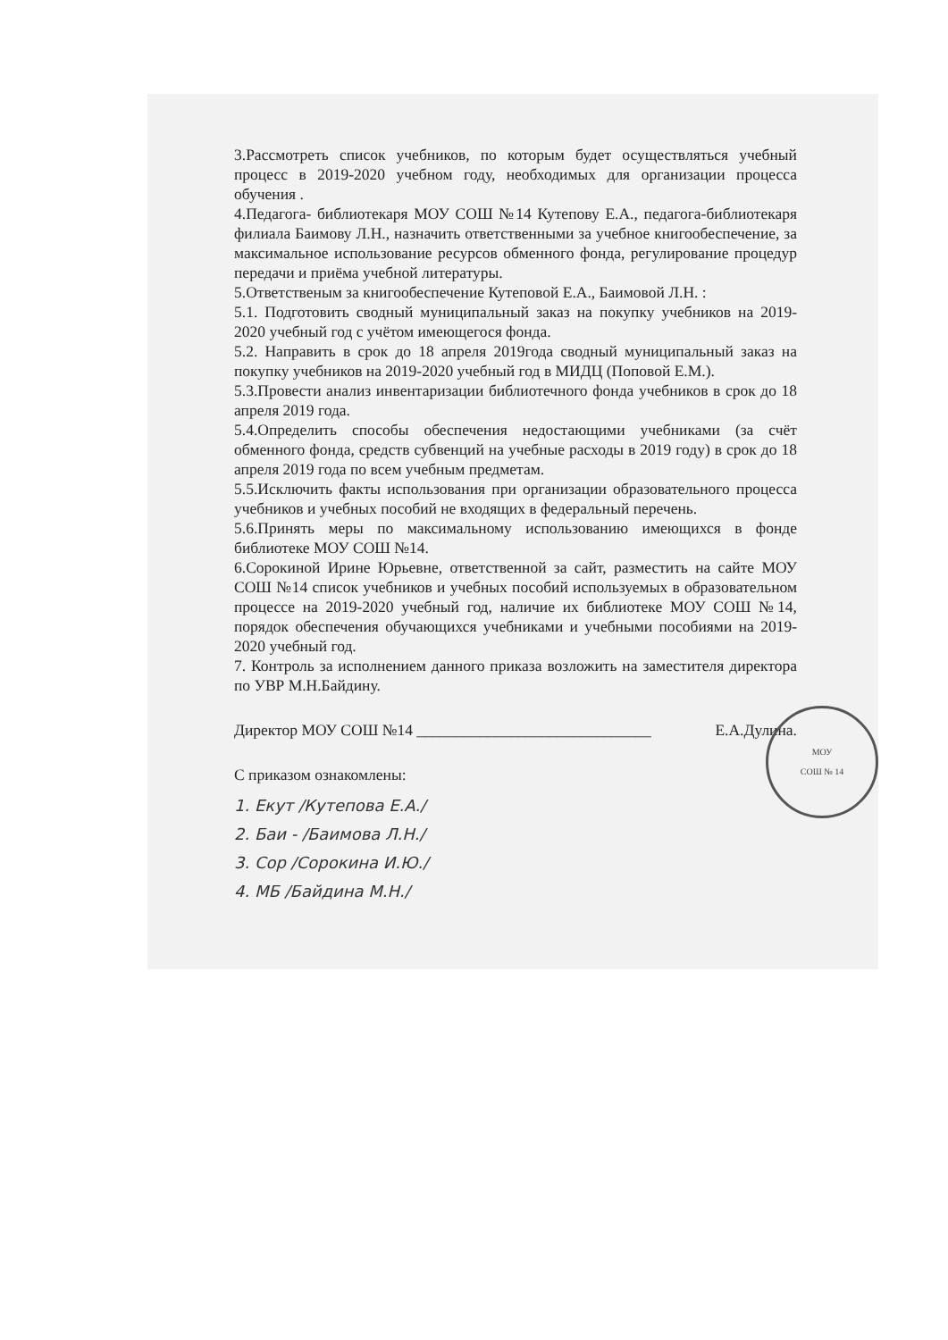3.Рассмотреть список учебников, по которым будет осуществляться учебный процесс в 2019-2020 учебном году, необходимых для организации процесса обучения .
4.Педагога- библиотекаря МОУ СОШ №14 Кутепову Е.А., педагога-библиотекаря филиала Баимову Л.Н., назначить ответственными за учебное книгообеспечение, за максимальное использование ресурсов обменного фонда, регулирование процедур передачи и приёма учебной литературы.
5.Ответственым за книгообеспечение Кутеповой Е.А., Баимовой Л.Н. :
5.1. Подготовить сводный муниципальный заказ на покупку учебников на 2019-2020 учебный год с учётом имеющегося фонда.
5.2. Направить в срок до 18 апреля 2019года сводный муниципальный заказ на покупку учебников на 2019-2020 учебный год в МИДЦ (Поповой Е.М.).
5.3.Провести анализ инвентаризации библиотечного фонда учебников в срок до 18 апреля 2019 года.
5.4.Определить способы обеспечения недостающими учебниками (за счёт обменного фонда, средств субвенций на учебные расходы в 2019 году) в срок до 18 апреля 2019 года по всем учебным предметам.
5.5.Исключить факты использования при организации образовательного процесса учебников и учебных пособий не входящих в федеральный перечень.
5.6.Принять меры по максимальному использованию имеющихся в фонде библиотеке МОУ СОШ №14.
6.Сорокиной Ирине Юрьевне, ответственной за сайт, разместить на сайте МОУ СОШ №14 список учебников и учебных пособий используемых в образовательном процессе на 2019-2020 учебный год, наличие их библиотеке МОУ СОШ №14, порядок обеспечения обучающихся учебниками и учебными пособиями на 2019-2020 учебный год.
7. Контроль за исполнением данного приказа возложить на заместителя директора по УВР М.Н.Байдину.
Директор МОУ СОШ №14 ______________________________ Е.А.Дулина.
С приказом ознакомлены:
1. Екут /Кутепова Е.А./
2. Баи - /Баимова Л.Н./
3. Сор /Сорокина И.Ю./
4. МБ /Байдина М.Н./
МОУ
СОШ № 14